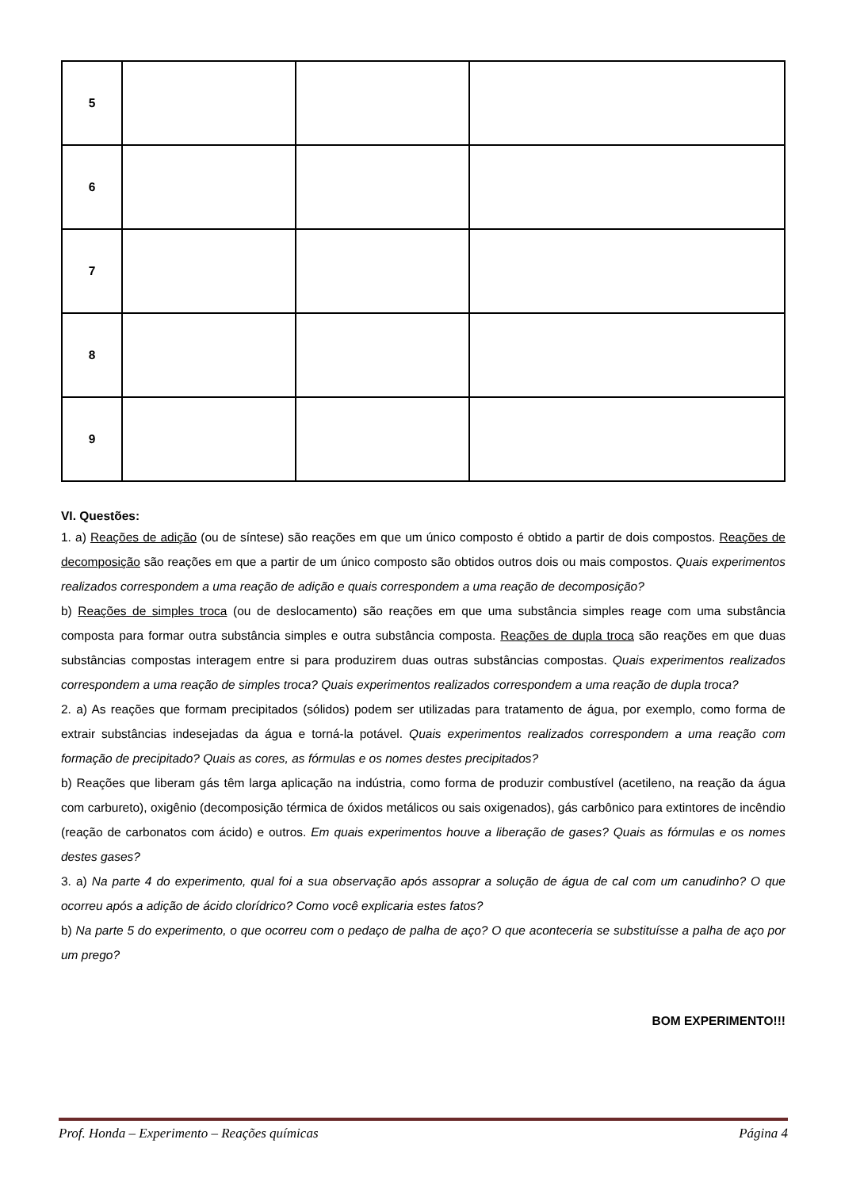| 5 | | | |
| 6 | | | |
| 7 | | | |
| 8 | | | |
| 9 | | | |
VI. Questões:
1. a) Reações de adição (ou de síntese) são reações em que um único composto é obtido a partir de dois compostos. Reações de decomposição são reações em que a partir de um único composto são obtidos outros dois ou mais compostos. Quais experimentos realizados correspondem a uma reação de adição e quais correspondem a uma reação de decomposição?
b) Reações de simples troca (ou de deslocamento) são reações em que uma substância simples reage com uma substância composta para formar outra substância simples e outra substância composta. Reações de dupla troca são reações em que duas substâncias compostas interagem entre si para produzirem duas outras substâncias compostas. Quais experimentos realizados correspondem a uma reação de simples troca? Quais experimentos realizados correspondem a uma reação de dupla troca?
2. a) As reações que formam precipitados (sólidos) podem ser utilizadas para tratamento de água, por exemplo, como forma de extrair substâncias indesejadas da água e torná-la potável. Quais experimentos realizados correspondem a uma reação com formação de precipitado? Quais as cores, as fórmulas e os nomes destes precipitados?
b) Reações que liberam gás têm larga aplicação na indústria, como forma de produzir combustível (acetileno, na reação da água com carbureto), oxigênio (decomposição térmica de óxidos metálicos ou sais oxigenados), gás carbônico para extintores de incêndio (reação de carbonatos com ácido) e outros. Em quais experimentos houve a liberação de gases? Quais as fórmulas e os nomes destes gases?
3. a) Na parte 4 do experimento, qual foi a sua observação após assoprar a solução de água de cal com um canudinho? O que ocorreu após a adição de ácido clorídrico? Como você explicaria estes fatos?
b) Na parte 5 do experimento, o que ocorreu com o pedaço de palha de aço? O que aconteceria se substituísse a palha de aço por um prego?
BOM EXPERIMENTO!!!
Prof. Honda – Experimento – Reações químicas Página 4